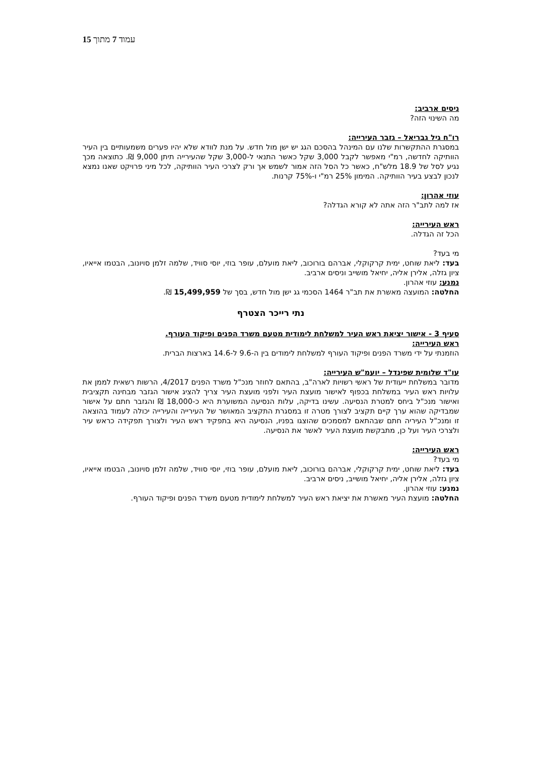עמוד 7 מתוך 15
ניסים ארביב:
מה השינוי הזה?
רו"ח גיל גבריאל – גזבר העירייה:
במסגרת ההתקשרות שלנו עם המינהל בהסכם הגג יש ישן מול חדש. על מנת לוודא שלא יהיו פערים משמעותיים בין העיר הוותיקה לחדשה, רמ"י מאפשר לקבל 3,000 שקל כאשר התנאי ל-3,000 שקל שהעירייה תיתן 9,000 ₪. כתוצאה מכך נגיע לסל של 18.9 מלש"ח, כאשר כל הסל הזה אמור לשמש אך ורק לצרכי העיר הוותיקה, לכל מיני פרויקט שאנו נמצא לנכון לבצע בעיר הוותיקה. המימון 25% רמ"י ו-75% קרנות.
עוזי אהרון:
אז למה לתב"ר הזה אתה לא קורא הגדלה?
ראש העירייה:
הכל זה הגדלה.
מי בעד?
בעד: ליאת שוחט, ימית קרקוקלי, אברהם בורוכוב, ליאת מועלם, עופר בוזי, יוסי סוויד, שלמה זלמן סויונוב, הבטמו אייאיו, ציון גזלה, אלירן אליה, יחיאל מושייב וניסים ארביב.
נמנע: עוזי אהרון.
החלטה: המועצה מאשרת את תב"ר 1464 הסכמי גג ישן מול חדש, בסך של 15,499,959 ₪.
נתי רייכר הצטרף
סעיף 3 - אישור יציאת ראש העיר למשלחת לימודית מטעם משרד הפנים ופיקוד העורף.
ראש העירייה:
הוזמנתי על ידי משרד הפנים ופיקוד העורף למשלחת לימודים בין ה-9.6 ל-14.6 בארצות הברית.
עו"ד שלומית שפינדל – יועמ"ש העירייה:
מדובר במשלחת ייעודית של ראשי רשויות לארה"ב, בהתאם לחוזר מנכ"ל משרד הפנים 4/2017, הרשות רשאית לממן את עלויות ראש העיר במשלחת בכפוף לאישור מועצת העיר ולפני מועצת העיר צריך להציג אישור הגזבר מבחינה תקציבית ואישור מנכ"ל ביחס למטרת הנסיעה. עשינו בדיקה, עלות הנסיעה המשוערת היא כ-18,000 ₪ והגזבר חתם על אישור שמבדיקה שהוא ערך קיים תקציב לצורך מטרה זו במסגרת התקציב המאושר של העירייה והעירייה יכולה לעמוד בהוצאה זו ומנכ"ל העיריה חתם שבהתאם למסמכים שהוצגו בפניו, הנסיעה היא בתפקיד ראש העיר ולצורך תפקידה כראש עיר ולצרכי העיר ועל כן, מתבקשת מועצת העיר לאשר את הנסיעה.
ראש העירייה:
מי בעד?
בעד: ליאת שוחט, ימית קרקוקלי, אברהם בורוכוב, ליאת מועלם, עופר בוזי, יוסי סוויד, שלמה זלמן סויונוב, הבטמו אייאיו, ציון גזלה, אלירן אליה, יחיאל מושייב, ניסים ארביב.
נמנע: עוזי אהרון.
החלטה: מועצת העיר מאשרת את יציאת ראש העיר למשלחת לימודית מטעם משרד הפנים ופיקוד העורף.